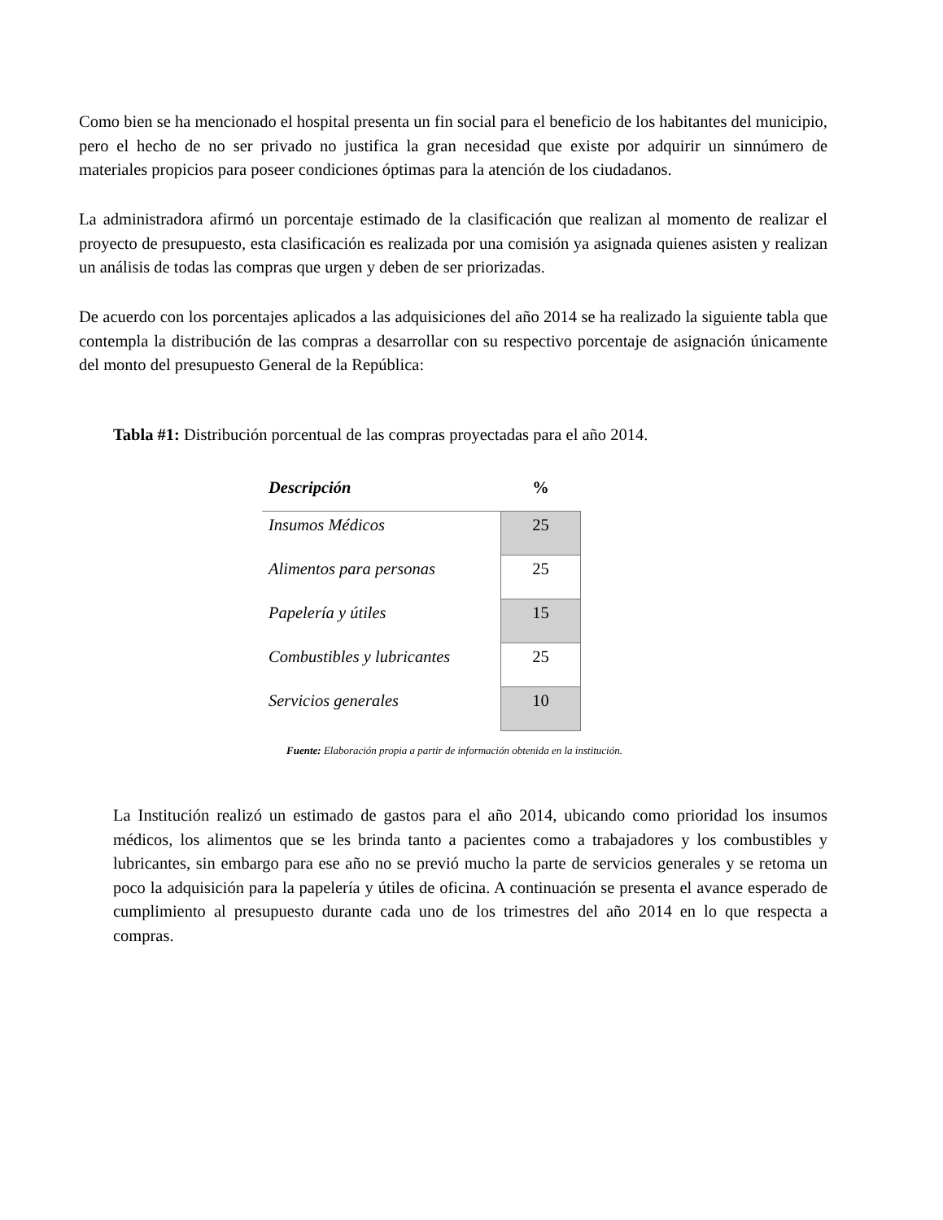Como bien se ha mencionado el hospital presenta un fin social para el beneficio de los habitantes del municipio, pero el hecho de no ser privado no justifica la gran necesidad que existe por adquirir un sinnúmero de materiales propicios para poseer condiciones óptimas para la atención de los ciudadanos.
La administradora afirmó un porcentaje estimado de la clasificación que realizan al momento de realizar el proyecto de presupuesto, esta clasificación es realizada por una comisión ya asignada quienes asisten y realizan un análisis de todas las compras que urgen y deben de ser priorizadas.
De acuerdo con los porcentajes aplicados a las adquisiciones del año 2014 se ha realizado la siguiente tabla que contempla la distribución de las compras a desarrollar con su respectivo porcentaje de asignación únicamente del monto del presupuesto General de la República:
Tabla #1: Distribución porcentual de las compras proyectadas para el año 2014.
| Descripción | % |
| --- | --- |
| Insumos Médicos | 25 |
| Alimentos para personas | 25 |
| Papelería y útiles | 15 |
| Combustibles y lubricantes | 25 |
| Servicios generales | 10 |
Fuente: Elaboración propia a partir de información obtenida en la institución.
La Institución realizó un estimado de gastos para el año 2014, ubicando como prioridad los insumos médicos, los alimentos que se les brinda tanto a pacientes como a trabajadores y los combustibles y lubricantes, sin embargo para ese año no se previó mucho la parte de servicios generales y se retoma un poco la adquisición para la papelería y útiles de oficina. A continuación se presenta el avance esperado de cumplimiento al presupuesto durante cada uno de los trimestres del año 2014 en lo que respecta a compras.